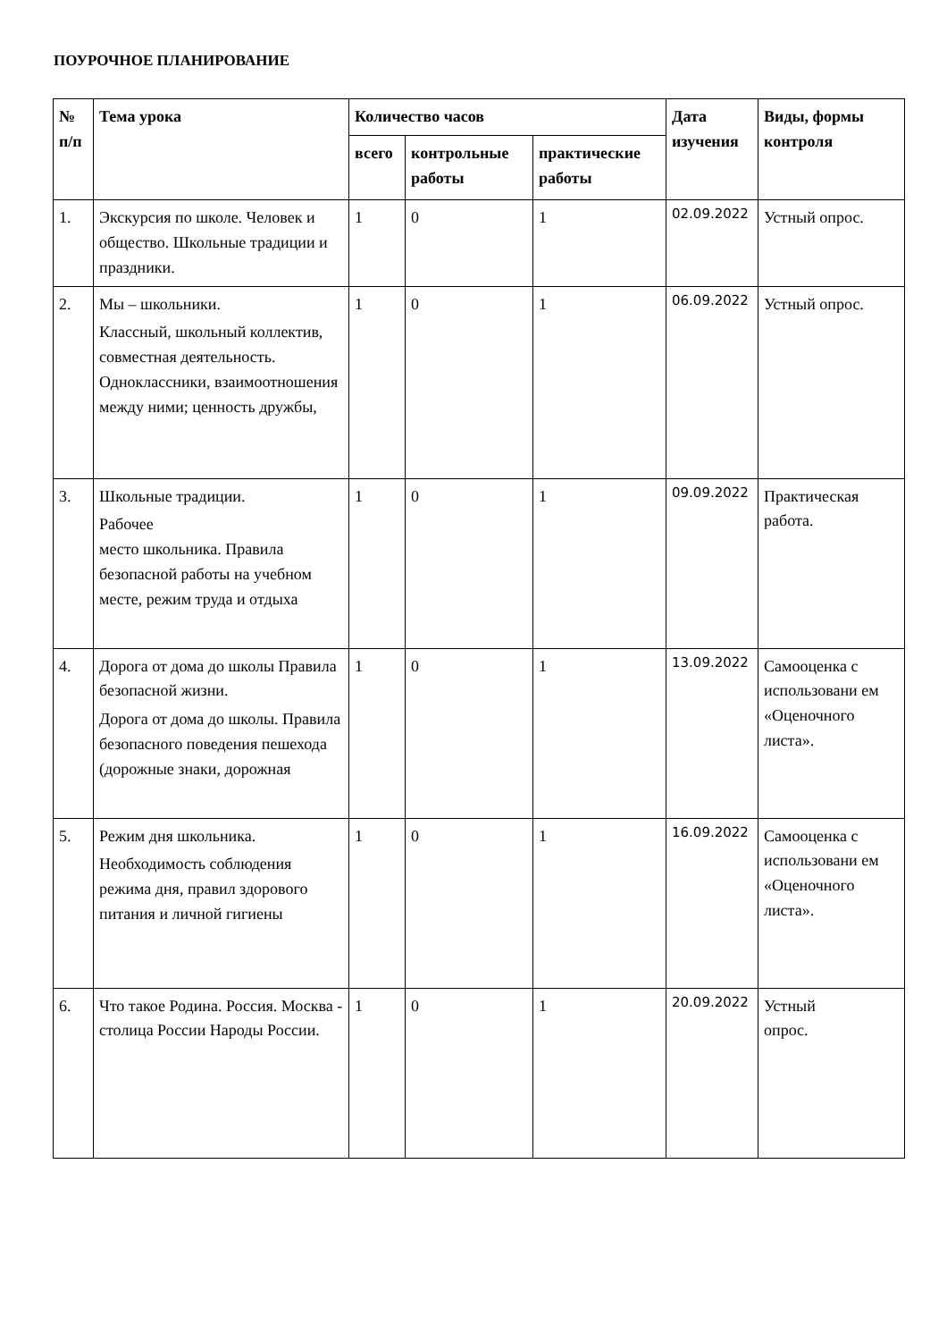ПОУРОЧНОЕ ПЛАНИРОВАНИЕ
| № п/п | Тема урока | Количество часов | | | Дата изучения | Виды, формы контроля |
| --- | --- | --- | --- | --- | --- | --- |
| | | всего | контрольные работы | практические работы | | |
| 1. | Экскурсия по школе. Человек и общество. Школьные традиции и праздники. | 1 | 0 | 1 | 02.09.2022 | Устный опрос. |
| 2. | Мы – школьники. Классный, школьный коллектив, совместная деятельность. Одноклассники, взаимоотношения между ними; ценность дружбы, | 1 | 0 | 1 | 06.09.2022 | Устный опрос. |
| 3. | Школьные традиции. Рабочее место школьника. Правила безопасной работы на учебном месте, режим труда и отдыха | 1 | 0 | 1 | 09.09.2022 | Практическая работа. |
| 4. | Дорога от дома до школы Правила безопасной жизни. Дорога от дома до школы. Правила безопасного поведения пешехода (дорожные знаки, дорожная | 1 | 0 | 1 | 13.09.2022 | Самооценка с использовани ем «Оценочного листа». |
| 5. | Режим дня школьника. Необходимость соблюдения режима дня, правил здорового питания и личной гигиены | 1 | 0 | 1 | 16.09.2022 | Самооценка с использовани ем «Оценочного листа». |
| 6. | Что такое Родина. Россия. Москва - столица России Народы России. | 1 | 0 | 1 | 20.09.2022 | Устный опрос. |